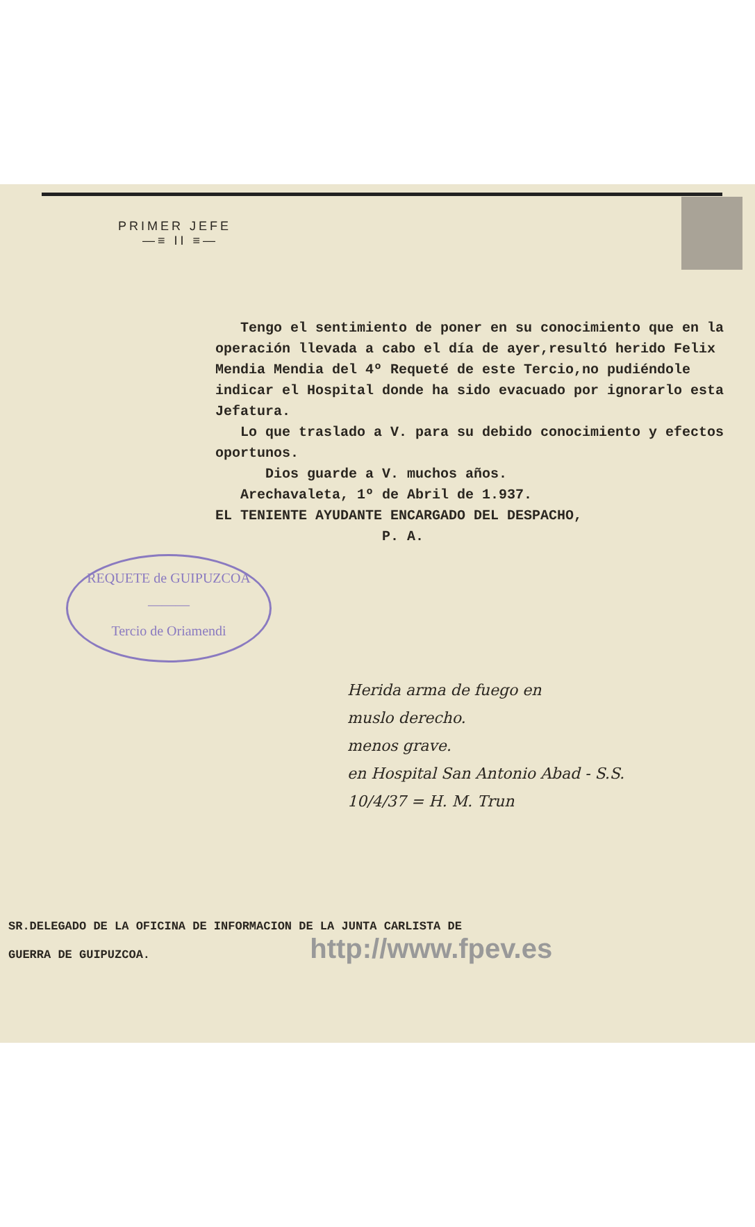PRIMER JEFE
—≡ II ≡—
Tengo el sentimiento de poner en su conocimiento que en la operación llevada a cabo el día de ayer,resultó herido Felix Mendia Mendia del 4º Requeté de este Tercio,no pudiéndole indicar el Hospital donde ha sido evacuado por ignorarlo esta Jefatura.
Lo que traslado a V. para su debido conocimiento y efectos oportunos.
Dios guarde a V. muchos años.
Arechavaleta, 1º de Abril de 1.937.
EL TENIENTE AYUDANTE ENCARGADO DEL DESPACHO,
P. A.
REQUETE de GUIPUZCOA
———
Tercio de Oriamendi
Herida arma de fuego en
muslo derecho.
menos grave.
en Hospital San Antonio Abad - S.S.
10/4/37 = H. M. Trun
SR.DELEGADO DE LA OFICINA DE INFORMACION DE LA JUNTA CARLISTA DE
GUERRA DE GUIPUZCOA. http://www.fpev.es